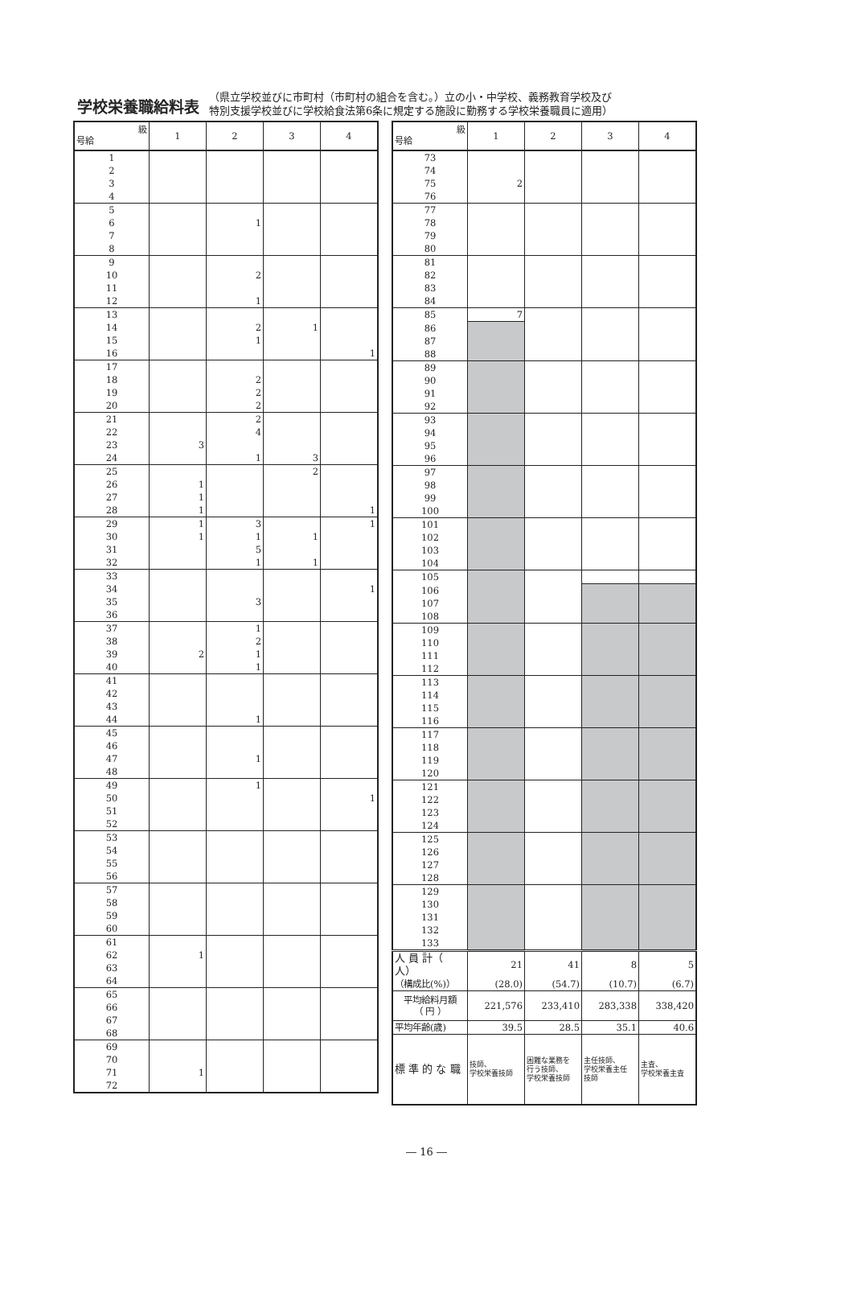学校栄養職給料表
（県立学校並びに市町村（市町村の組合を含む。）立の小・中学校、義務教育学校及び
特別支援学校並びに学校給食法第6条に規定する施設に勤務する学校栄養職員に適用）
| 級 号給 | 1 | 2 | 3 | 4 |
| --- | --- | --- | --- | --- |
| 1 | | | | |
| 2 | | | | |
| 3 | | | | |
| 4 | | | | |
| 5 | | | | |
| 6 | | 1 | | |
| 7 | | | | |
| 8 | | | | |
| 9 | | | | |
| 10 | | 2 | | |
| 11 | | | | |
| 12 | | 1 | | |
| 13 | | | | |
| 14 | | 2 | 1 | |
| 15 | | 1 | | |
| 16 | | | | 1 |
| 17 | | | | |
| 18 | | 2 | | |
| 19 | | 2 | | |
| 20 | | 2 | | |
| 21 | | 2 | | |
| 22 | | 4 | | |
| 23 | 3 | | | |
| 24 | | 1 | 3 | |
| 25 | | | 2 | |
| 26 | 1 | | | |
| 27 | 1 | | | |
| 28 | 1 | | | 1 |
| 29 | 1 | 3 | | 1 |
| 30 | 1 | 1 | 1 | |
| 31 | | 5 | | |
| 32 | | 1 | 1 | |
| 33 | | | | |
| 34 | | | | 1 |
| 35 | | 3 | | |
| 36 | | | | |
| 37 | | 1 | | |
| 38 | | 2 | | |
| 39 | 2 | 1 | | |
| 40 | | 1 | | |
| 41 | | | | |
| 42 | | | | |
| 43 | | | | |
| 44 | | 1 | | |
| 45 | | | | |
| 46 | | | | |
| 47 | | 1 | | |
| 48 | | | | |
| 49 | | 1 | | |
| 50 | | | | 1 |
| 51 | | | | |
| 52 | | | | |
| 53 | | | | |
| 54 | | | | |
| 55 | | | | |
| 56 | | | | |
| 57 | | | | |
| 58 | | | | |
| 59 | | | | |
| 60 | | | | |
| 61 | | | | |
| 62 | 1 | | | |
| 63 | | | | |
| 64 | | | | |
| 65 | | | | |
| 66 | | | | |
| 67 | | | | |
| 68 | | | | |
| 69 | | | | |
| 70 | | | | |
| 71 | 1 | | | |
| 72 | | | | |
| 級 号給 | 1 | 2 | 3 | 4 |
| --- | --- | --- | --- | --- |
| 73 | | | | |
| 74 | | | | |
| 75 | 2 | | | |
| 76 | | | | |
| 77 | | | | |
| 78 | | | | |
| 79 | | | | |
| 80 | | | | |
| 81 | | | | |
| 82 | | | | |
| 83 | | | | |
| 84 | | | | |
| 85 | 7 | | | |
| 86 | | | | |
| 87 | | | | |
| 88 | | | | |
| 89 | | | | |
| 90 | | | | |
| 91 | | | | |
| 92 | | | | |
| 93 | | | | |
| 94 | | | | |
| 95 | | | | |
| 96 | | | | |
| 97 | | | | |
| 98 | | | | |
| 99 | | | | |
| 100 | | | | |
| 101 | | | | |
| 102 | | | | |
| 103 | | | | |
| 104 | | | | |
| 105 | | | | |
| 106 | | | | |
| 107 | | | | |
| 108 | | | | |
| 109 | | | | |
| 110 | | | | |
| 111 | | | | |
| 112 | | | | |
| 113 | | | | |
| 114 | | | | |
| 115 | | | | |
| 116 | | | | |
| 117 | | | | |
| 118 | | | | |
| 119 | | | | |
| 120 | | | | |
| 121 | | | | |
| 122 | | | | |
| 123 | | | | |
| 124 | | | | |
| 125 | | | | |
| 126 | | | | |
| 127 | | | | |
| 128 | | | | |
| 129 | | | | |
| 130 | | | | |
| 131 | | | | |
| 132 | | | | |
| 133 | | | | |
| 人 員 計（ 人） | 21 | 41 | 8 | 5 |
| （構成比(%)） | (28.0) | (54.7) | (10.7) | (6.7) |
| 平均給料月額 （ 円 ） | 221,576 | 233,410 | 283,338 | 338,420 |
| 平均年齢(歳) | 39.5 | 28.5 | 35.1 | 40.6 |
| 標 準 的 な 職 | 技師、 学校栄養技師 | 困難な業務を 行う技師、 学校栄養技師 | 主任技師、 学校栄養主任 技師 | 主査、 学校栄養主査 |
― 16 ―